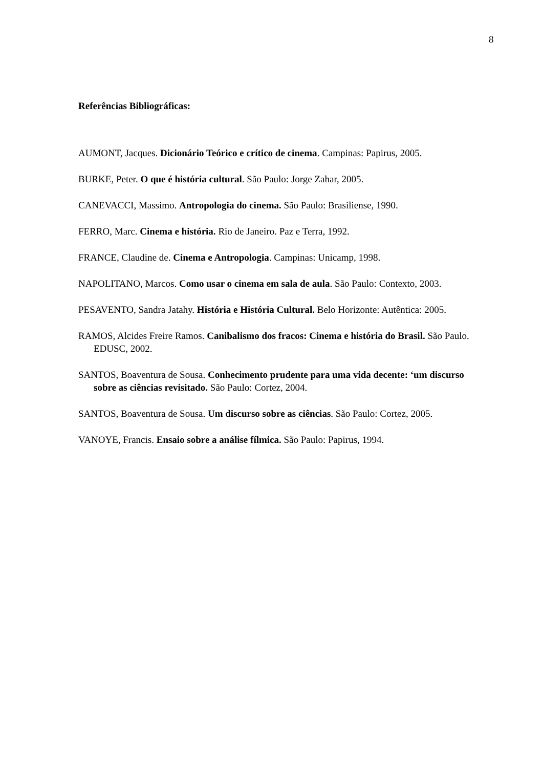8
Referências Bibliográficas:
AUMONT, Jacques. Dicionário Teórico e crítico de cinema. Campinas: Papirus, 2005.
BURKE, Peter. O que é história cultural. São Paulo: Jorge Zahar, 2005.
CANEVACCI, Massimo. Antropologia do cinema. São Paulo: Brasiliense, 1990.
FERRO, Marc. Cinema e história. Rio de Janeiro. Paz e Terra, 1992.
FRANCE, Claudine de. Cinema e Antropologia. Campinas: Unicamp, 1998.
NAPOLITANO, Marcos. Como usar o cinema em sala de aula. São Paulo: Contexto, 2003.
PESAVENTO, Sandra Jatahy. História e História Cultural. Belo Horizonte: Autêntica: 2005.
RAMOS, Alcides Freire Ramos. Canibalismo dos fracos: Cinema e história do Brasil. São Paulo. EDUSC, 2002.
SANTOS, Boaventura de Sousa. Conhecimento prudente para uma vida decente: ‘um discurso sobre as ciências revisitado. São Paulo: Cortez, 2004.
SANTOS, Boaventura de Sousa. Um discurso sobre as ciências. São Paulo: Cortez, 2005.
VANOYE, Francis. Ensaio sobre a análise fílmica. São Paulo: Papirus, 1994.